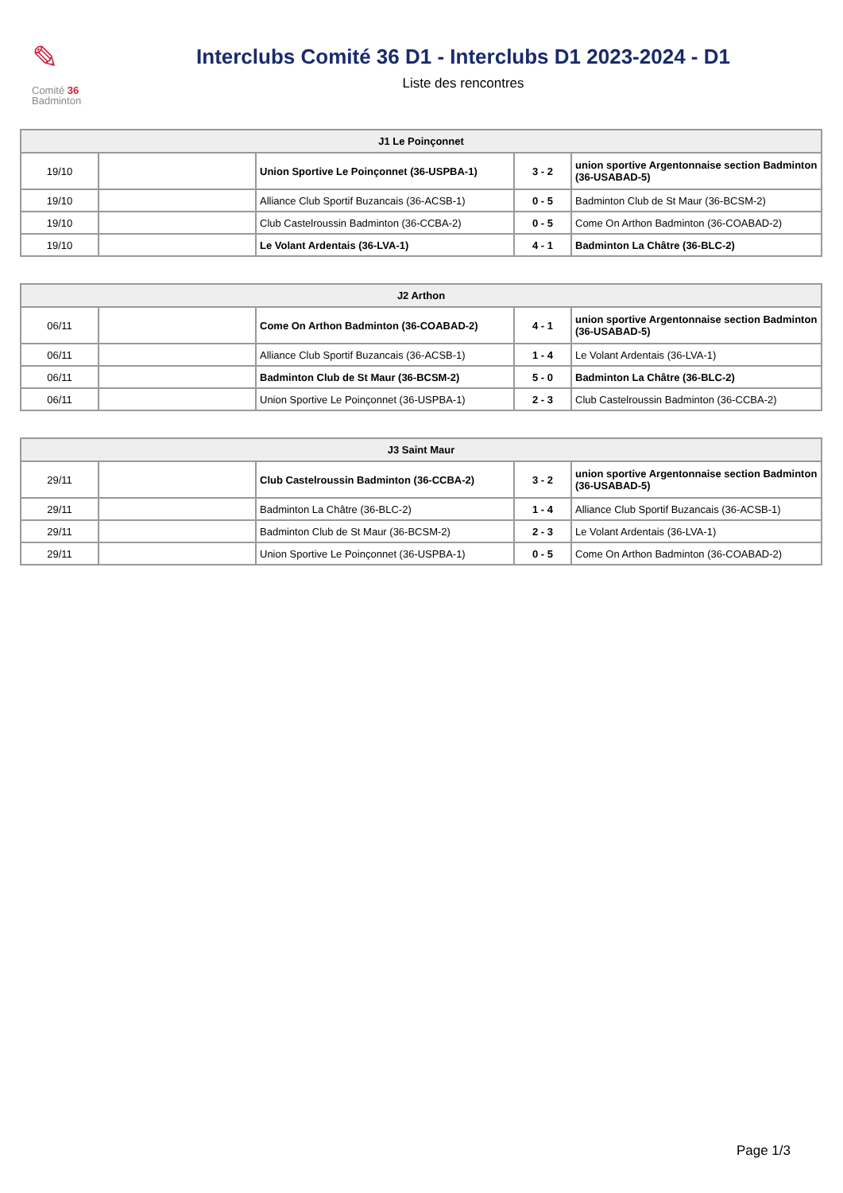✎
Comité 36
Badminton
Interclubs Comité 36 D1 - Interclubs D1 2023-2024 - D1
Liste des rencontres
| J1 Le Poinçonnet | | | | |
| --- | --- | --- | --- | --- |
| 19/10 | | Union Sportive Le Poinçonnet (36-USPBA-1) | 3 - 2 | union sportive Argentonnaise section Badminton (36-USABAD-5) |
| 19/10 | | Alliance Club Sportif Buzancais (36-ACSB-1) | 0 - 5 | Badminton Club de St Maur (36-BCSM-2) |
| 19/10 | | Club Castelroussin Badminton (36-CCBA-2) | 0 - 5 | Come On Arthon Badminton (36-COABAD-2) |
| 19/10 | | Le Volant Ardentais (36-LVA-1) | 4 - 1 | Badminton La Châtre (36-BLC-2) |
| J2 Arthon | | | | |
| --- | --- | --- | --- | --- |
| 06/11 | | Come On Arthon Badminton (36-COABAD-2) | 4 - 1 | union sportive Argentonnaise section Badminton (36-USABAD-5) |
| 06/11 | | Alliance Club Sportif Buzancais (36-ACSB-1) | 1 - 4 | Le Volant Ardentais (36-LVA-1) |
| 06/11 | | Badminton Club de St Maur (36-BCSM-2) | 5 - 0 | Badminton La Châtre (36-BLC-2) |
| 06/11 | | Union Sportive Le Poinçonnet (36-USPBA-1) | 2 - 3 | Club Castelroussin Badminton (36-CCBA-2) |
| J3 Saint Maur | | | | |
| --- | --- | --- | --- | --- |
| 29/11 | | Club Castelroussin Badminton (36-CCBA-2) | 3 - 2 | union sportive Argentonnaise section Badminton (36-USABAD-5) |
| 29/11 | | Badminton La Châtre (36-BLC-2) | 1 - 4 | Alliance Club Sportif Buzancais (36-ACSB-1) |
| 29/11 | | Badminton Club de St Maur (36-BCSM-2) | 2 - 3 | Le Volant Ardentais (36-LVA-1) |
| 29/11 | | Union Sportive Le Poinçonnet (36-USPBA-1) | 0 - 5 | Come On Arthon Badminton (36-COABAD-2) |
Page 1/3